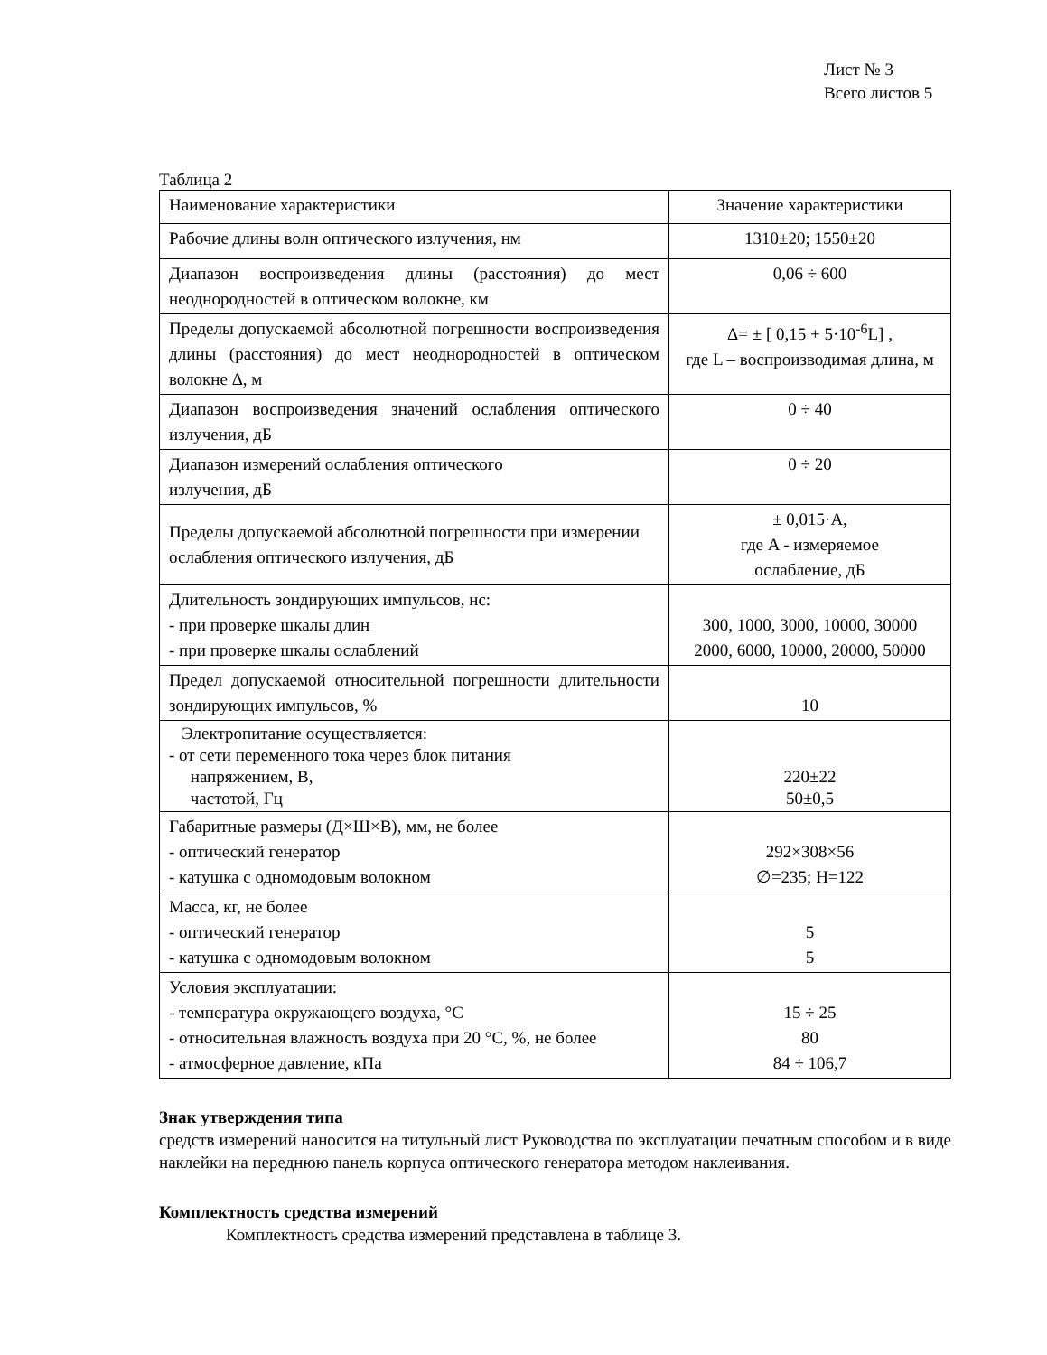Лист № 3
Всего листов 5
Таблица 2
| Наименование характеристики | Значение характеристики |
| Рабочие длины волн оптического излучения, нм | 1310±20; 1550±20 |
| Диапазон воспроизведения длины (расстояния) до мест неоднородностей в оптическом волокне, км | 0,06 ÷ 600 |
| Пределы допускаемой абсолютной погрешности воспроизведения длины (расстояния) до мест неоднородностей в оптическом волокне Δ, м | Δ= ± [ 0,15 + 5·10<sup>-6</sup>L] , где L – воспроизводимая длина, м |
| Диапазон воспроизведения значений ослабления оптического излучения, дБ | 0 ÷ 40 |
| Диапазон измерений ослабления оптического излучения, дБ | 0 ÷ 20 |
| Пределы допускаемой абсолютной погрешности при измерении ослабления оптического излучения, дБ | ± 0,015·A, где A - измеряемое ослабление, дБ |
| Длительность зондирующих импульсов, нс: - при проверке шкалы длин - при проверке шкалы ослаблений | 300, 1000, 3000, 10000, 30000 2000, 6000, 10000, 20000, 50000 |
| Предел допускаемой относительной погрешности длительности зондирующих импульсов, % | 10 |
| Электропитание осуществляется: - от сети переменного тока через блок питания напряжением, В, частотой, Гц | 220±22 50±0,5 |
| Габаритные размеры (Д×Ш×В), мм, не более - оптический генератор - катушка с одномодовым волокном | 292×308×56 ∅=235; H=122 |
| Масса, кг, не более - оптический генератор - катушка с одномодовым волокном | 5 5 |
| Условия эксплуатации: - температура окружающего воздуха, °С - относительная влажность воздуха при 20 °С, %, не более - атмосферное давление, кПа | 15 ÷ 25 80 84 ÷ 106,7 |
Знак утверждения типа
средств измерений наносится на титульный лист Руководства по эксплуатации печатным способом и в виде наклейки на переднюю панель корпуса оптического генератора методом наклеивания.
Комплектность средства измерений
Комплектность средства измерений представлена в таблице 3.